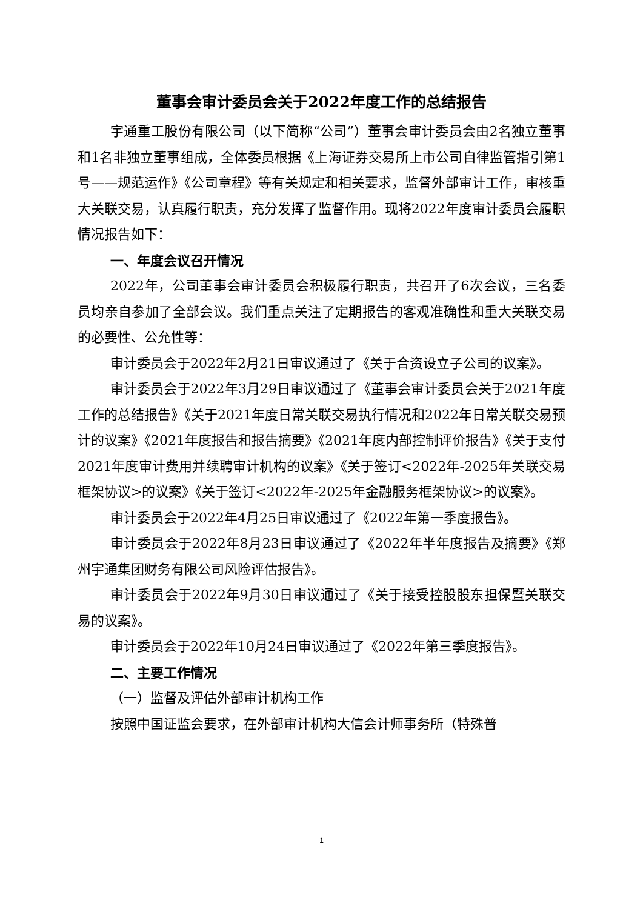董事会审计委员会关于2022年度工作的总结报告
宇通重工股份有限公司（以下简称“公司”）董事会审计委员会由2名独立董事和1名非独立董事组成，全体委员根据《上海证券交易所上市公司自律监管指引第1号——规范运作》《公司章程》等有关规定和相关要求，监督外部审计工作，审核重大关联交易，认真履行职责，充分发挥了监督作用。现将2022年度审计委员会履职情况报告如下：
一、年度会议召开情况
2022年，公司董事会审计委员会积极履行职责，共召开了6次会议，三名委员均亲自参加了全部会议。我们重点关注了定期报告的客观准确性和重大关联交易的必要性、公允性等：
审计委员会于2022年2月21日审议通过了《关于合资设立子公司的议案》。
审计委员会于2022年3月29日审议通过了《董事会审计委员会关于2021年度工作的总结报告》《关于2021年度日常关联交易执行情况和2022年日常关联交易预计的议案》《2021年度报告和报告摘要》《2021年度内部控制评价报告》《关于支付2021年度审计费用并续聘审计机构的议案》《关于签订<2022年-2025年关联交易框架协议>的议案》《关于签订<2022年-2025年金融服务框架协议>的议案》。
审计委员会于2022年4月25日审议通过了《2022年第一季度报告》。
审计委员会于2022年8月23日审议通过了《2022年半年度报告及摘要》《郑州宇通集团财务有限公司风险评估报告》。
审计委员会于2022年9月30日审议通过了《关于接受控股股东担保暨关联交易的议案》。
审计委员会于2022年10月24日审议通过了《2022年第三季度报告》。
二、主要工作情况
（一）监督及评估外部审计机构工作
按照中国证监会要求，在外部审计机构大信会计师事务所（特殊普
1